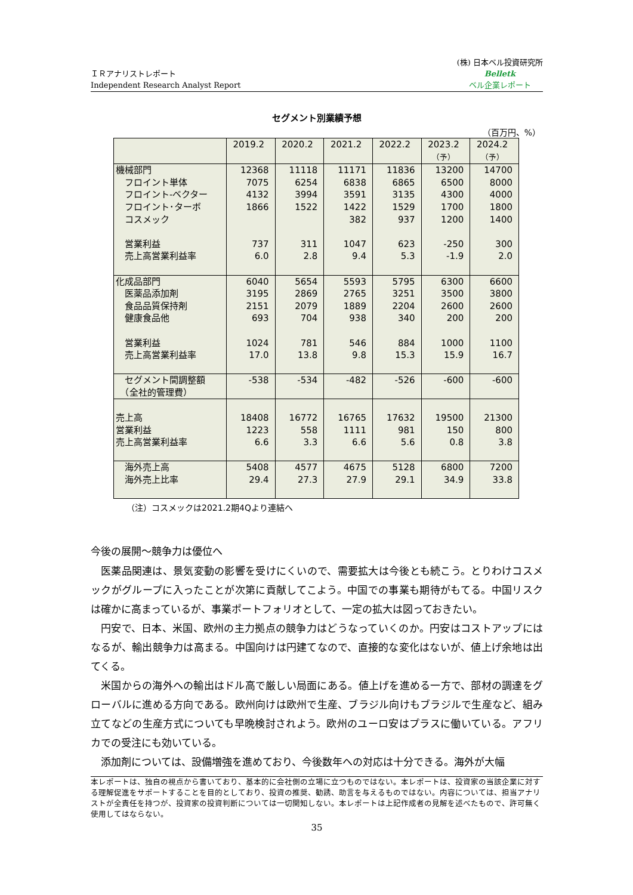ＩＲアナリストレポート
Independent Research Analyst Report
(株) 日本ベル投資研究所
Belletk
ベル企業レポート
セグメント別業績予想
（百万円、%）
| | 2019.2 | 2020.2 | 2021.2 | 2022.2 | 2023.2 （予） | 2024.2 （予） |
| --- | --- | --- | --- | --- | --- | --- |
| 機械部門 フロイント単体 フロイント-ベクター フロイント･ターボ コスメック 営業利益 売上高営業利益率 | 12368 7075 4132 1866 737 6.0 | 11118 6254 3994 1522 311 2.8 | 11171 6838 3591 1422 382 1047 9.4 | 11836 6865 3135 1529 937 623 5.3 | 13200 6500 4300 1700 1200 -250 -1.9 | 14700 8000 4000 1800 1400 300 2.0 |
| 化成品部門 医薬品添加剤 食品品質保持剤 健康食品他 営業利益 売上高営業利益率 | 6040 3195 2151 693 1024 17.0 | 5654 2869 2079 704 781 13.8 | 5593 2765 1889 938 546 9.8 | 5795 3251 2204 340 884 15.3 | 6300 3500 2600 200 1000 15.9 | 6600 3800 2600 200 1100 16.7 |
| セグメント間調整額 （全社的管理費） | -538 | -534 | -482 | -526 | -600 | -600 |
| 売上高 営業利益 売上高営業利益率 | 18408 1223 6.6 | 16772 558 3.3 | 16765 1111 6.6 | 17632 981 5.6 | 19500 150 0.8 | 21300 800 3.8 |
| 海外売上高 海外売上比率 | 5408 29.4 | 4577 27.3 | 4675 27.9 | 5128 29.1 | 6800 34.9 | 7200 33.8 |
（注）コスメックは2021.2期4Qより連結へ
今後の展開～競争力は優位へ
医薬品関連は、景気変動の影響を受けにくいので、需要拡大は今後とも続こう。とりわけコスメックがグループに入ったことが次第に貢献してこよう。中国での事業も期待がもてる。中国リスクは確かに高まっているが、事業ポートフォリオとして、一定の拡大は図っておきたい。
円安で、日本、米国、欧州の主力拠点の競争力はどうなっていくのか。円安はコストアップにはなるが、輸出競争力は高まる。中国向けは円建てなので、直接的な変化はないが、値上げ余地は出てくる。
米国からの海外への輸出はドル高で厳しい局面にある。値上げを進める一方で、部材の調達をグローバルに進める方向である。欧州向けは欧州で生産、ブラジル向けもブラジルで生産など、組み立てなどの生産方式についても早晩検討されよう。欧州のユーロ安はプラスに働いている。アフリカでの受注にも効いている。
添加剤については、設備増強を進めており、今後数年への対応は十分できる。海外が大幅
本レポートは、独自の視点から書いており、基本的に会社側の立場に立つものではない。本レポートは、投資家の当該企業に対する理解促進をサポートすることを目的としており、投資の推奨、勧誘、助言を与えるものではない。内容については、担当アナリストが全責任を持つが、投資家の投資判断については一切関知しない。本レポートは上記作成者の見解を述べたもので、許可無く使用してはならない。
35